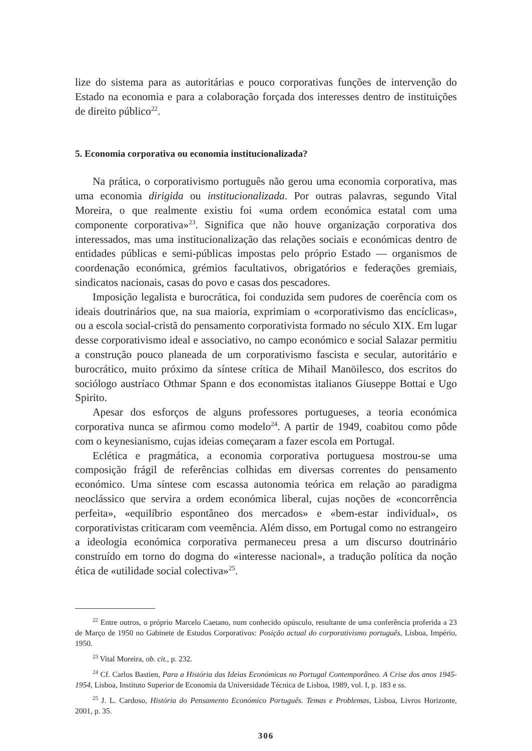lize do sistema para as autoritárias e pouco corporativas funções de intervenção do Estado na economia e para a colaboração forçada dos interesses dentro de instituições de direito público<sup>22</sup>.
5. Economia corporativa ou economia institucionalizada?
Na prática, o corporativismo português não gerou uma economia corporativa, mas uma economia dirigida ou institucionalizada. Por outras palavras, segundo Vital Moreira, o que realmente existiu foi «uma ordem económica estatal com uma componente corporativa»<sup>23</sup>. Significa que não houve organização corporativa dos interessados, mas uma institucionalização das relações sociais e económicas dentro de entidades públicas e semi-públicas impostas pelo próprio Estado — organismos de coordenação económica, grémios facultativos, obrigatórios e federações gremiais, sindicatos nacionais, casas do povo e casas dos pescadores.
Imposição legalista e burocrática, foi conduzida sem pudores de coerência com os ideais doutrinários que, na sua maioria, exprimiam o «corporativismo das encíclicas», ou a escola social-cristã do pensamento corporativista formado no século XIX. Em lugar desse corporativismo ideal e associativo, no campo económico e social Salazar permitiu a construção pouco planeada de um corporativismo fascista e secular, autoritário e burocrático, muito próximo da síntese crítica de Mihail Manöilesco, dos escritos do sociólogo austríaco Othmar Spann e dos economistas italianos Giuseppe Bottai e Ugo Spirito.
Apesar dos esforços de alguns professores portugueses, a teoria económica corporativa nunca se afirmou como modelo<sup>24</sup>. A partir de 1949, coabitou como pôde com o keynesianismo, cujas ideias começaram a fazer escola em Portugal.
Eclética e pragmática, a economia corporativa portuguesa mostrou-se uma composição frágil de referências colhidas em diversas correntes do pensamento económico. Uma síntese com escassa autonomia teórica em relação ao paradigma neoclássico que servira a ordem económica liberal, cujas noções de «concorrência perfeita», «equilíbrio espontâneo dos mercados» e «bem-estar individual», os corporativistas criticaram com veemência. Além disso, em Portugal como no estrangeiro a ideologia económica corporativa permaneceu presa a um discurso doutrinário construído em torno do dogma do «interesse nacional», a tradução política da noção ética de «utilidade social colectiva»<sup>25</sup>.
<sup>22</sup> Entre outros, o próprio Marcelo Caetano, num conhecido opúsculo, resultante de uma conferência proferida a 23 de Março de 1950 no Gabinete de Estudos Corporativos: Posição actual do corporativismo português, Lisboa, Império, 1950.
<sup>23</sup> Vital Moreira, ob. cit., p. 232.
<sup>24</sup> Cf. Carlos Bastien, Para a História das Ideias Económicas no Portugal Contemporâneo. A Crise dos anos 1945-1954, Lisboa, Instituto Superior de Economia da Universidade Técnica de Lisboa, 1989, vol. I, p. 183 e ss.
<sup>25</sup> J. L. Cardoso, História do Pensamento Económico Português. Temas e Problemas, Lisboa, Livros Horizonte, 2001, p. 35.
306